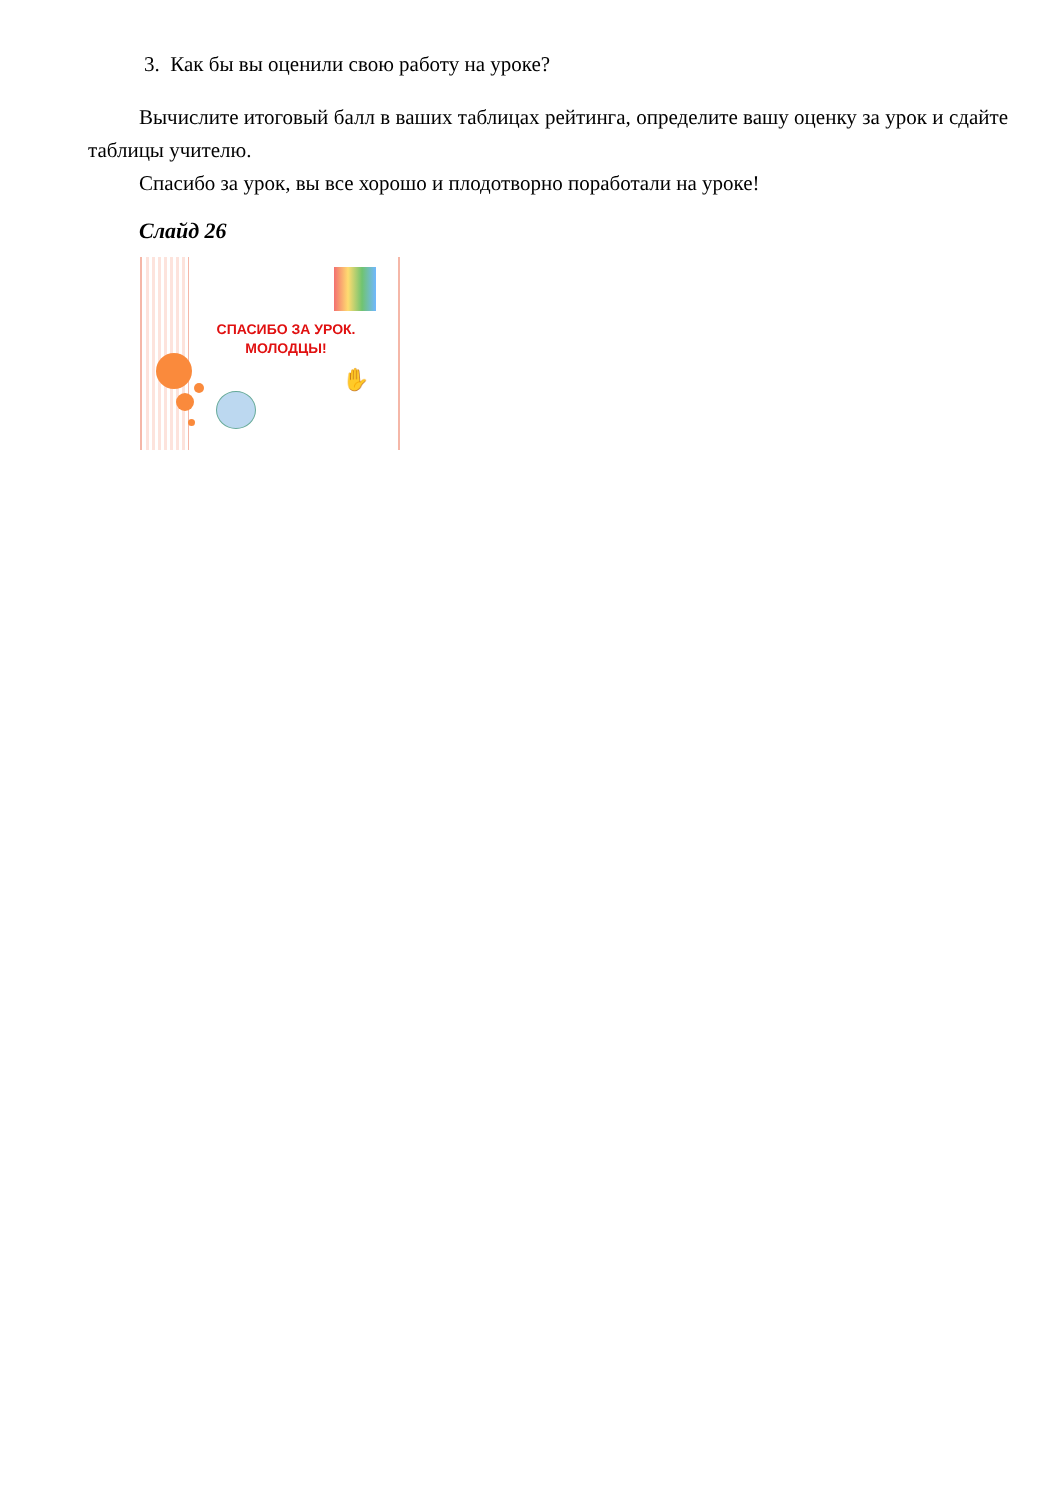3. Как бы вы оценили свою работу на уроке?
Вычислите итоговый балл в ваших таблицах рейтинга, определите вашу оценку за урок и сдайте таблицы учителю.
Спасибо за урок, вы все хорошо и плодотворно поработали на уроке!
Слайд 26
СПАСИБО ЗА УРОК.
МОЛОДЦЫ!
✋